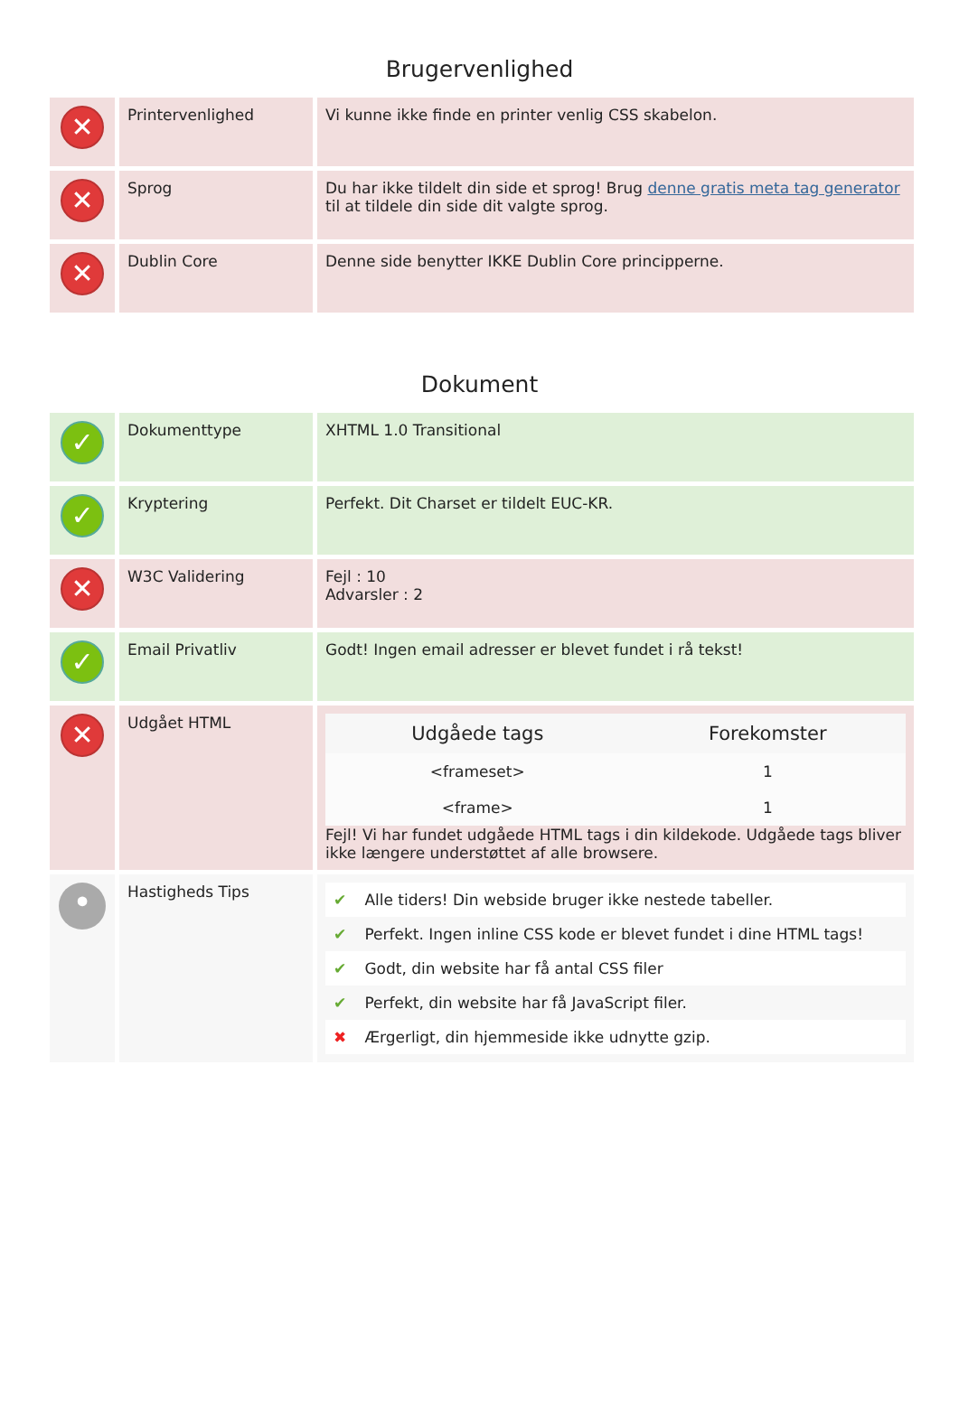Brugervenlighed
| ✕ | Printervenlighed | Vi kunne ikke finde en printer venlig CSS skabelon. |
| ✕ | Sprog | Du har ikke tildelt din side et sprog! Brug denne gratis meta tag generator til at tildele din side dit valgte sprog. |
| ✕ | Dublin Core | Denne side benytter IKKE Dublin Core principperne. |
Dokument
| ✓ | Dokumenttype | XHTML 1.0 Transitional |
| ✓ | Kryptering | Perfekt. Dit Charset er tildelt EUC-KR. |
| ✕ | W3C Validering | Fejl : 10 Advarsler : 2 |
| ✓ | Email Privatliv | Godt! Ingen email adresser er blevet fundet i rå tekst! |
| ✕ | Udgået HTML | / Udgåede tags / Forekomster / / --- / --- / / <frameset> / 1 / / <frame> / 1 / Fejl! Vi har fundet udgåede HTML tags i din kildekode. Udgåede tags bliver ikke længere understøttet af alle browsere. |
| • | Hastigheds Tips | / ✔ / Alle tiders! Din webside bruger ikke nestede tabeller. / / ✔ / Perfekt. Ingen inline CSS kode er blevet fundet i dine HTML tags! / / ✔ / Godt, din website har få antal CSS filer / / ✔ / Perfekt, din website har få JavaScript filer. / / ✖ / Ærgerligt, din hjemmeside ikke udnytte gzip. / |